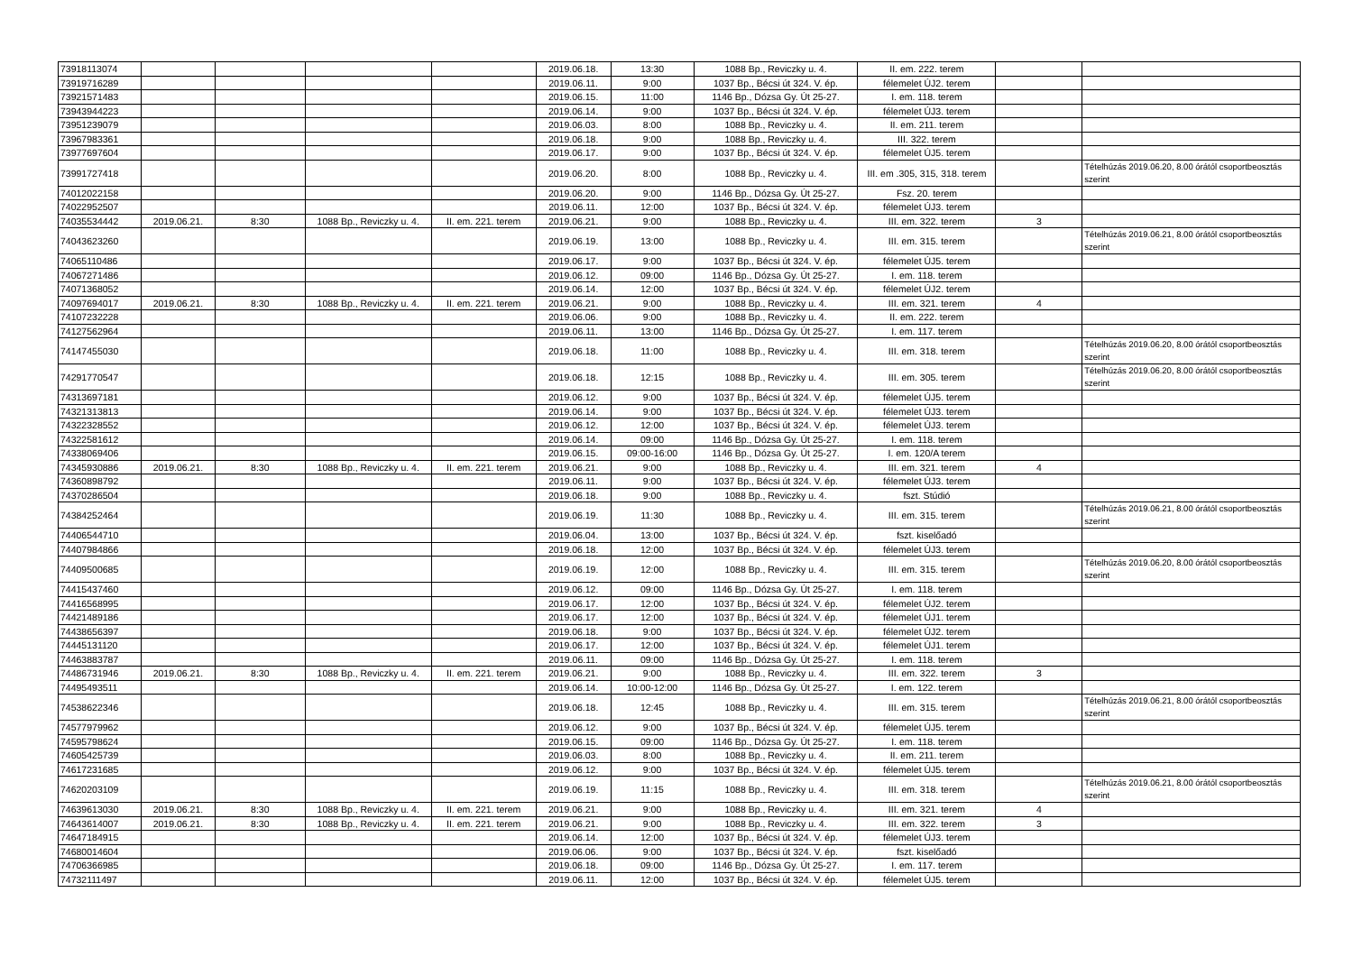| 73918113074 | | | | | 2019.06.18. | 13:30 | 1088 Bp., Reviczky u. 4. | II. em. 222. terem | | |
| 73919716289 | | | | | 2019.06.11. | 9:00 | 1037 Bp., Bécsi út 324. V. ép. | félemelet ÚJ2. terem | | |
| 73921571483 | | | | | 2019.06.15. | 11:00 | 1146 Bp., Dózsa Gy. Út 25-27. | I. em. 118. terem | | |
| 73943944223 | | | | | 2019.06.14. | 9:00 | 1037 Bp., Bécsi út 324. V. ép. | félemelet ÚJ3. terem | | |
| 73951239079 | | | | | 2019.06.03. | 8:00 | 1088 Bp., Reviczky u. 4. | II. em. 211. terem | | |
| 73967983361 | | | | | 2019.06.18. | 9:00 | 1088 Bp., Reviczky u. 4. | III. 322. terem | | |
| 73977697604 | | | | | 2019.06.17. | 9:00 | 1037 Bp., Bécsi út 324. V. ép. | félemelet ÚJ5. terem | | |
| 73991727418 | | | | | 2019.06.20. | 8:00 | 1088 Bp., Reviczky u. 4. | III. em .305, 315, 318. terem | | Tételhúzás 2019.06.20, 8.00 órától csoportbeosztás szerint |
| 74012022158 | | | | | 2019.06.20. | 9:00 | 1146 Bp., Dózsa Gy. Út 25-27. | Fsz. 20. terem | | |
| 74022952507 | | | | | 2019.06.11. | 12:00 | 1037 Bp., Bécsi út 324. V. ép. | félemelet ÚJ3. terem | | |
| 74035534442 | 2019.06.21. | 8:30 | 1088 Bp., Reviczky u. 4. | II. em. 221. terem | 2019.06.21. | 9:00 | 1088 Bp., Reviczky u. 4. | III. em. 322. terem | 3 | |
| 74043623260 | | | | | 2019.06.19. | 13:00 | 1088 Bp., Reviczky u. 4. | III. em. 315. terem | | Tételhúzás 2019.06.21, 8.00 órától csoportbeosztás szerint |
| 74065110486 | | | | | 2019.06.17. | 9:00 | 1037 Bp., Bécsi út 324. V. ép. | félemelet ÚJ5. terem | | |
| 74067271486 | | | | | 2019.06.12. | 09:00 | 1146 Bp., Dózsa Gy. Út 25-27. | I. em. 118. terem | | |
| 74071368052 | | | | | 2019.06.14. | 12:00 | 1037 Bp., Bécsi út 324. V. ép. | félemelet ÚJ2. terem | | |
| 74097694017 | 2019.06.21. | 8:30 | 1088 Bp., Reviczky u. 4. | II. em. 221. terem | 2019.06.21. | 9:00 | 1088 Bp., Reviczky u. 4. | III. em. 321. terem | 4 | |
| 74107232228 | | | | | 2019.06.06. | 9:00 | 1088 Bp., Reviczky u. 4. | II. em. 222. terem | | |
| 74127562964 | | | | | 2019.06.11. | 13:00 | 1146 Bp., Dózsa Gy. Út 25-27. | I. em. 117. terem | | |
| 74147455030 | | | | | 2019.06.18. | 11:00 | 1088 Bp., Reviczky u. 4. | III. em. 318. terem | | Tételhúzás 2019.06.20, 8.00 órától csoportbeosztás szerint |
| 74291770547 | | | | | 2019.06.18. | 12:15 | 1088 Bp., Reviczky u. 4. | III. em. 305. terem | | Tételhúzás 2019.06.20, 8.00 órától csoportbeosztás szerint |
| 74313697181 | | | | | 2019.06.12. | 9:00 | 1037 Bp., Bécsi út 324. V. ép. | félemelet ÚJ5. terem | | |
| 74321313813 | | | | | 2019.06.14. | 9:00 | 1037 Bp., Bécsi út 324. V. ép. | félemelet ÚJ3. terem | | |
| 74322328552 | | | | | 2019.06.12. | 12:00 | 1037 Bp., Bécsi út 324. V. ép. | félemelet ÚJ3. terem | | |
| 74322581612 | | | | | 2019.06.14. | 09:00 | 1146 Bp., Dózsa Gy. Út 25-27. | I. em. 118. terem | | |
| 74338069406 | | | | | 2019.06.15. | 09:00-16:00 | 1146 Bp., Dózsa Gy. Út 25-27. | I. em. 120/A terem | | |
| 74345930886 | 2019.06.21. | 8:30 | 1088 Bp., Reviczky u. 4. | II. em. 221. terem | 2019.06.21. | 9:00 | 1088 Bp., Reviczky u. 4. | III. em. 321. terem | 4 | |
| 74360898792 | | | | | 2019.06.11. | 9:00 | 1037 Bp., Bécsi út 324. V. ép. | félemelet ÚJ3. terem | | |
| 74370286504 | | | | | 2019.06.18. | 9:00 | 1088 Bp., Reviczky u. 4. | fszt. Stúdió | | |
| 74384252464 | | | | | 2019.06.19. | 11:30 | 1088 Bp., Reviczky u. 4. | III. em. 315. terem | | Tételhúzás 2019.06.21, 8.00 órától csoportbeosztás szerint |
| 74406544710 | | | | | 2019.06.04. | 13:00 | 1037 Bp., Bécsi út 324. V. ép. | fszt. kiselőadó | | |
| 74407984866 | | | | | 2019.06.18. | 12:00 | 1037 Bp., Bécsi út 324. V. ép. | félemelet ÚJ3. terem | | |
| 74409500685 | | | | | 2019.06.19. | 12:00 | 1088 Bp., Reviczky u. 4. | III. em. 315. terem | | Tételhúzás 2019.06.20, 8.00 órától csoportbeosztás szerint |
| 74415437460 | | | | | 2019.06.12. | 09:00 | 1146 Bp., Dózsa Gy. Út 25-27. | I. em. 118. terem | | |
| 74416568995 | | | | | 2019.06.17. | 12:00 | 1037 Bp., Bécsi út 324. V. ép. | félemelet ÚJ2. terem | | |
| 74421489186 | | | | | 2019.06.17. | 12:00 | 1037 Bp., Bécsi út 324. V. ép. | félemelet ÚJ1. terem | | |
| 74438656397 | | | | | 2019.06.18. | 9:00 | 1037 Bp., Bécsi út 324. V. ép. | félemelet ÚJ2. terem | | |
| 74445131120 | | | | | 2019.06.17. | 12:00 | 1037 Bp., Bécsi út 324. V. ép. | félemelet ÚJ1. terem | | |
| 74463883787 | | | | | 2019.06.11. | 09:00 | 1146 Bp., Dózsa Gy. Út 25-27. | I. em. 118. terem | | |
| 74486731946 | 2019.06.21. | 8:30 | 1088 Bp., Reviczky u. 4. | II. em. 221. terem | 2019.06.21. | 9:00 | 1088 Bp., Reviczky u. 4. | III. em. 322. terem | 3 | |
| 74495493511 | | | | | 2019.06.14. | 10:00-12:00 | 1146 Bp., Dózsa Gy. Út 25-27. | I. em. 122. terem | | |
| 74538622346 | | | | | 2019.06.18. | 12:45 | 1088 Bp., Reviczky u. 4. | III. em. 315. terem | | Tételhúzás 2019.06.21, 8.00 órától csoportbeosztás szerint |
| 74577979962 | | | | | 2019.06.12. | 9:00 | 1037 Bp., Bécsi út 324. V. ép. | félemelet ÚJ5. terem | | |
| 74595798624 | | | | | 2019.06.15. | 09:00 | 1146 Bp., Dózsa Gy. Út 25-27. | I. em. 118. terem | | |
| 74605425739 | | | | | 2019.06.03. | 8:00 | 1088 Bp., Reviczky u. 4. | II. em. 211. terem | | |
| 74617231685 | | | | | 2019.06.12. | 9:00 | 1037 Bp., Bécsi út 324. V. ép. | félemelet ÚJ5. terem | | |
| 74620203109 | | | | | 2019.06.19. | 11:15 | 1088 Bp., Reviczky u. 4. | III. em. 318. terem | | Tételhúzás 2019.06.21, 8.00 órától csoportbeosztás szerint |
| 74639613030 | 2019.06.21. | 8:30 | 1088 Bp., Reviczky u. 4. | II. em. 221. terem | 2019.06.21. | 9:00 | 1088 Bp., Reviczky u. 4. | III. em. 321. terem | 4 | |
| 74643614007 | 2019.06.21. | 8:30 | 1088 Bp., Reviczky u. 4. | II. em. 221. terem | 2019.06.21. | 9:00 | 1088 Bp., Reviczky u. 4. | III. em. 322. terem | 3 | |
| 74647184915 | | | | | 2019.06.14. | 12:00 | 1037 Bp., Bécsi út 324. V. ép. | félemelet ÚJ3. terem | | |
| 74680014604 | | | | | 2019.06.06. | 9:00 | 1037 Bp., Bécsi út 324. V. ép. | fszt. kiselőadó | | |
| 74706366985 | | | | | 2019.06.18. | 09:00 | 1146 Bp., Dózsa Gy. Út 25-27. | I. em. 117. terem | | |
| 74732111497 | | | | | 2019.06.11. | 12:00 | 1037 Bp., Bécsi út 324. V. ép. | félemelet ÚJ5. terem | | |